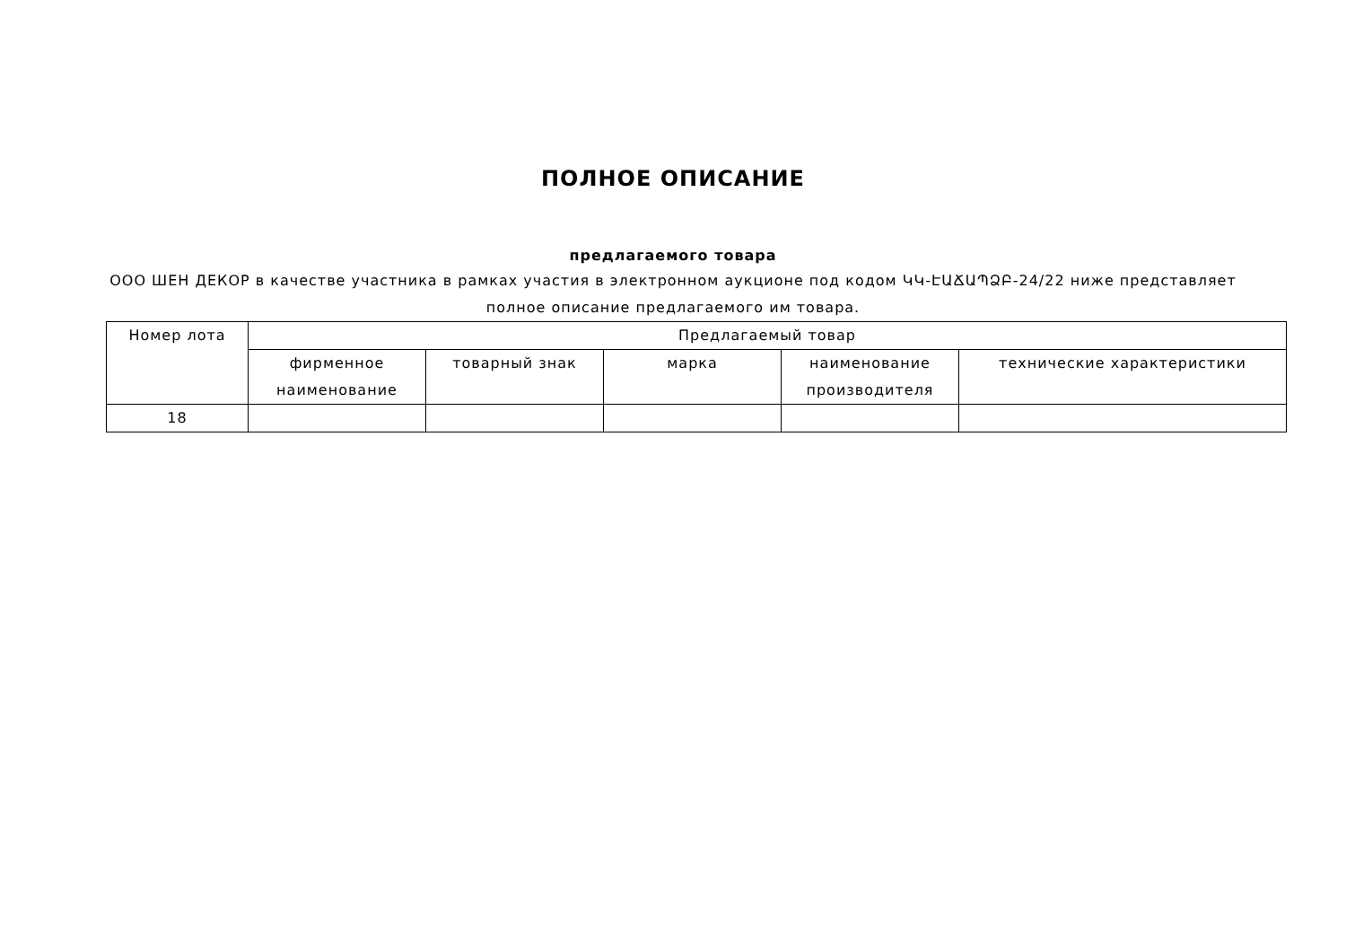ПОЛНОЕ ОПИСАНИЕ
предлагаемого товара
ООО ШЕН ДЕКОР в качестве участника в рамках участия в электронном аукционе под кодом ԿԿ-ԷԱՃԱՊՁԲ-24/22 ниже представляет полное описание предлагаемого им товара.
| Номер лота | Предлагаемый товар | | | | |
| --- | --- | --- | --- | --- | --- |
| | фирменное наименование | товарный знак | марка | наименование производителя | технические характеристики |
| 18 | | | | | |